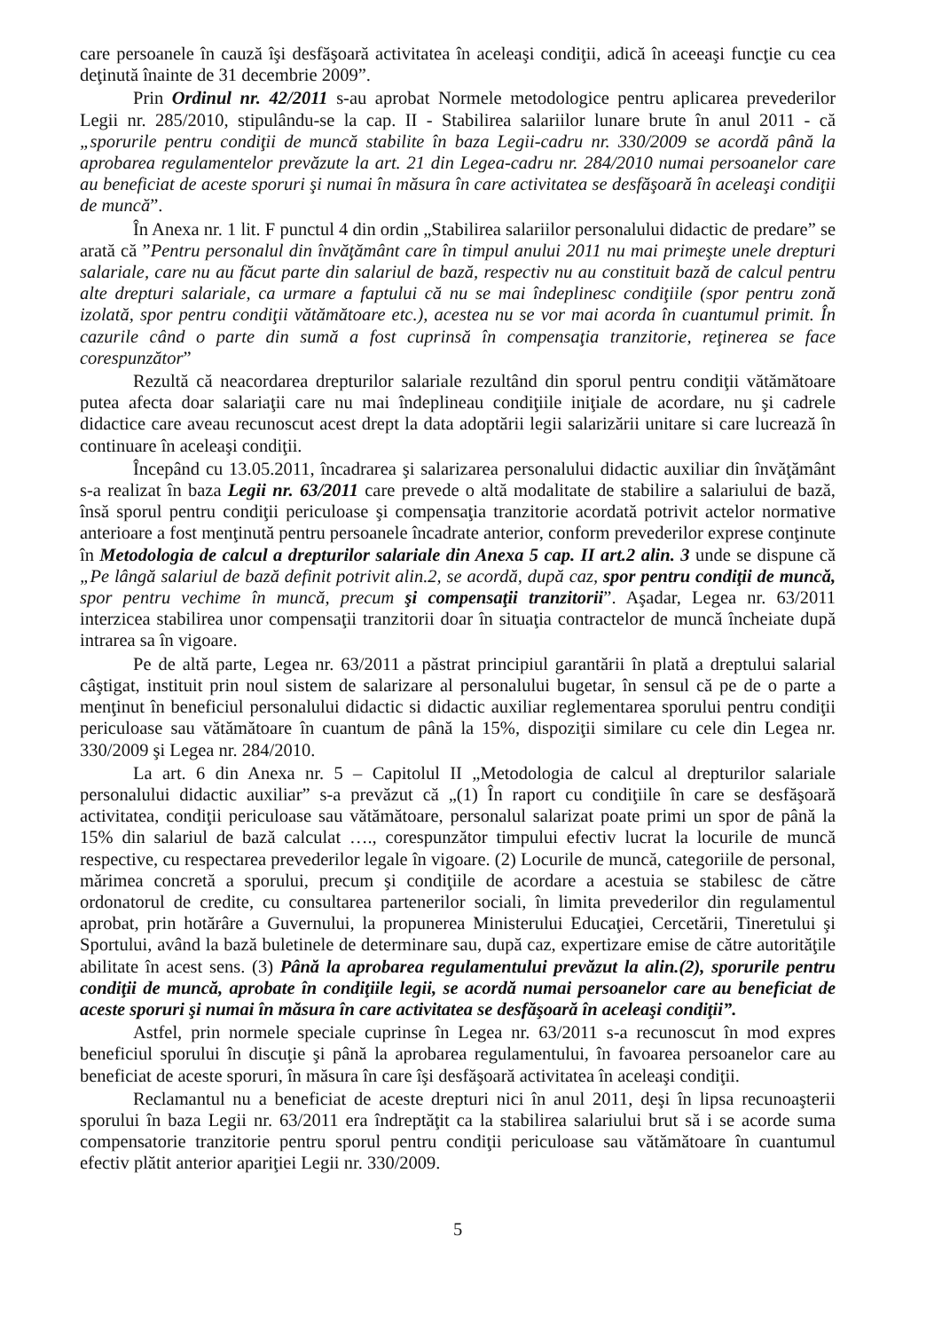care persoanele în cauză îşi desfăşoară activitatea în aceleaşi condiţii, adică în aceeaşi funcţie cu cea deţinută înainte de 31 decembrie 2009”.
Prin Ordinul nr. 42/2011 s-au aprobat Normele metodologice pentru aplicarea prevederilor Legii nr. 285/2010, stipulându-se la cap. II - Stabilirea salariilor lunare brute în anul 2011 - că „sporurile pentru condiţii de muncă stabilite în baza Legii-cadru nr. 330/2009 se acordă până la aprobarea regulamentelor prevăzute la art. 21 din Legea-cadru nr. 284/2010 numai persoanelor care au beneficiat de aceste sporuri şi numai în măsura în care activitatea se desfăşoară în aceleaşi condiţii de muncă”.
În Anexa nr. 1 lit. F punctul 4 din ordin „Stabilirea salariilor personalului didactic de predare” se arată că ”Pentru personalul din învăţământ care în timpul anului 2011 nu mai primeşte unele drepturi salariale, care nu au făcut parte din salariul de bază, respectiv nu au constituit bază de calcul pentru alte drepturi salariale, ca urmare a faptului că nu se mai îndeplinesc condiţiile (spor pentru zonă izolată, spor pentru condiţii vătămătoare etc.), acestea nu se vor mai acorda în cuantumul primit. În cazurile când o parte din sumă a fost cuprinsă în compensaţia tranzitorie, reţinerea se face corespunzător”
Rezultă că neacordarea drepturilor salariale rezultând din sporul pentru condiţii vătămătoare putea afecta doar salariaţii care nu mai îndeplineau condiţiile iniţiale de acordare, nu şi cadrele didactice care aveau recunoscut acest drept la data adoptării legii salarizării unitare si care lucrează în continuare în aceleaşi condiţii.
Începând cu 13.05.2011, încadrarea şi salarizarea personalului didactic auxiliar din învăţământ s-a realizat în baza Legii nr. 63/2011 care prevede o altă modalitate de stabilire a salariului de bază, însă sporul pentru condiţii periculoase şi compensaţia tranzitorie acordată potrivit actelor normative anterioare a fost menţinută pentru persoanele încadrate anterior, conform prevederilor exprese conţinute în Metodologia de calcul a drepturilor salariale din Anexa 5 cap. II art.2 alin. 3 unde se dispune că „Pe lângă salariul de bază definit potrivit alin.2, se acordă, după caz, spor pentru condiţii de muncă, spor pentru vechime în muncă, precum şi compensaţii tranzitorii”. Aşadar, Legea nr. 63/2011 interzicea stabilirea unor compensaţii tranzitorii doar în situaţia contractelor de muncă încheiate după intrarea sa în vigoare.
Pe de altă parte, Legea nr. 63/2011 a păstrat principiul garantării în plată a dreptului salarial câştigat, instituit prin noul sistem de salarizare al personalului bugetar, în sensul că pe de o parte a menţinut în beneficiul personalului didactic si didactic auxiliar reglementarea sporului pentru condiţii periculoase sau vătămătoare în cuantum de până la 15%, dispoziţii similare cu cele din Legea nr. 330/2009 şi Legea nr. 284/2010.
La art. 6 din Anexa nr. 5 – Capitolul II „Metodologia de calcul al drepturilor salariale personalului didactic auxiliar” s-a prevăzut că „(1) În raport cu condiţiile în care se desfăşoară activitatea, condiţii periculoase sau vătămătoare, personalul salarizat poate primi un spor de până la 15% din salariul de bază calculat …., corespunzător timpului efectiv lucrat la locurile de muncă respective, cu respectarea prevederilor legale în vigoare. (2) Locurile de muncă, categoriile de personal, mărimea concretă a sporului, precum şi condiţiile de acordare a acestuia se stabilesc de către ordonatorul de credite, cu consultarea partenerilor sociali, în limita prevederilor din regulamentul aprobat, prin hotărâre a Guvernului, la propunerea Ministerului Educaţiei, Cercetării, Tineretului şi Sportului, având la bază buletinele de determinare sau, după caz, expertizare emise de către autorităţile abilitate în acest sens. (3) Până la aprobarea regulamentului prevăzut la alin.(2), sporurile pentru condiţii de muncă, aprobate în condiţiile legii, se acordă numai persoanelor care au beneficiat de aceste sporuri şi numai în măsura în care activitatea se desfăşoară în aceleaşi condiţii”.
Astfel, prin normele speciale cuprinse în Legea nr. 63/2011 s-a recunoscut în mod expres beneficiul sporului în discuţie şi până la aprobarea regulamentului, în favoarea persoanelor care au beneficiat de aceste sporuri, în măsura în care îşi desfăşoară activitatea în aceleaşi condiţii.
Reclamantul nu a beneficiat de aceste drepturi nici în anul 2011, deşi în lipsa recunoaşterii sporului în baza Legii nr. 63/2011 era îndreptăţit ca la stabilirea salariului brut să i se acorde suma compensatorie tranzitorie pentru sporul pentru condiţii periculoase sau vătămătoare în cuantumul efectiv plătit anterior apariţiei Legii nr. 330/2009.
5